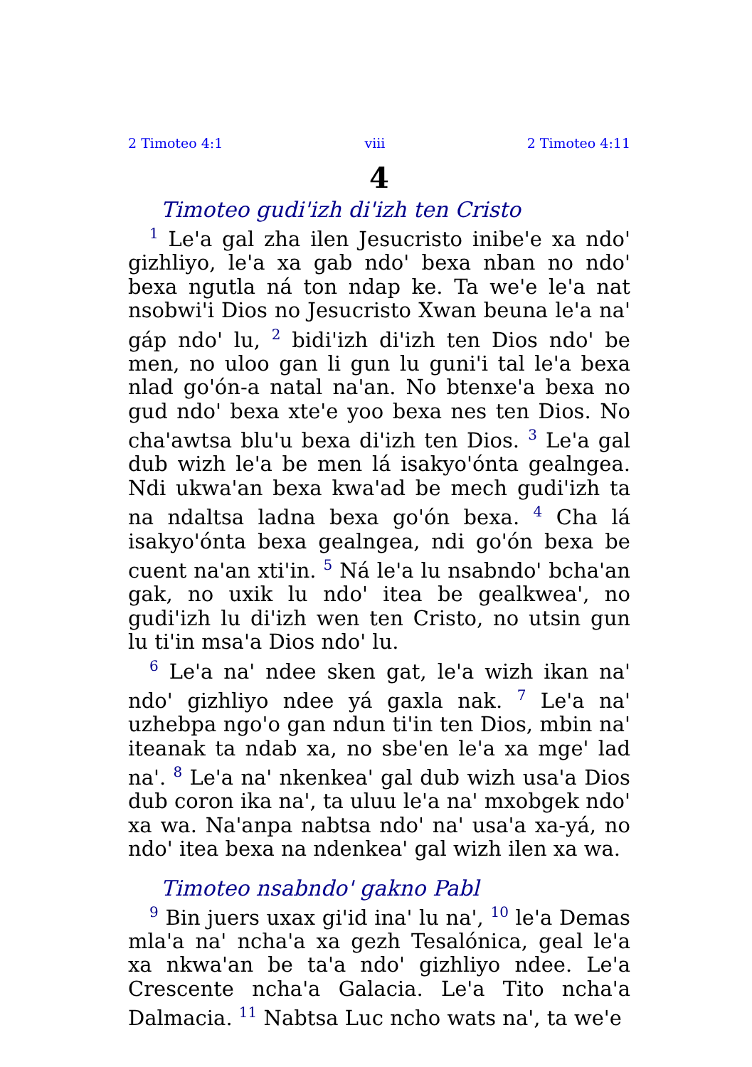2 Timoteo 4:1 viii 2 Timoteo 4:11
4
Timoteo gudi'izh di'izh ten Cristo
<sup>1</sup> Le'a gal zha ilen Jesucristo inibe'e xa ndo' gizhliyo, le'a xa gab ndo' bexa nban no ndo' bexa ngutla ná ton ndap ke. Ta we'e le'a nat nsobwi'i Dios no Jesucristo Xwan beuna le'a na' gáp ndo' lu, <sup>2</sup> bidi'izh di'izh ten Dios ndo' be men, no uloo gan li gun lu guni'i tal le'a bexa nlad go'ón-a natal na'an. No btenxe'a bexa no gud ndo' bexa xte'e yoo bexa nes ten Dios. No cha'awtsa blu'u bexa di'izh ten Dios. <sup>3</sup> Le'a gal dub wizh le'a be men lá isakyo'ónta gealngea. Ndi ukwa'an bexa kwa'ad be mech gudi'izh ta na ndaltsa ladna bexa go'ón bexa. <sup>4</sup> Cha lá isakyo'ónta bexa gealngea, ndi go'ón bexa be cuent na'an xti'in. <sup>5</sup> Ná le'a lu nsabndo' bcha'an gak, no uxik lu ndo' itea be gealkwea', no gudi'izh lu di'izh wen ten Cristo, no utsin gun lu ti'in msa'a Dios ndo' lu.
<sup>6</sup> Le'a na' ndee sken gat, le'a wizh ikan na' ndo' gizhliyo ndee yá gaxla nak. <sup>7</sup> Le'a na' uzhebpa ngo'o gan ndun ti'in ten Dios, mbin na' iteanak ta ndab xa, no sbe'en le'a xa mge' lad na'. <sup>8</sup> Le'a na' nkenkea' gal dub wizh usa'a Dios dub coron ika na', ta uluu le'a na' mxobgek ndo' xa wa. Na'anpa nabtsa ndo' na' usa'a xa-yá, no ndo' itea bexa na ndenkea' gal wizh ilen xa wa.
Timoteo nsabndo' gakno Pabl
<sup>9</sup> Bin juers uxax gi'id ina' lu na', <sup>10</sup> le'a Demas mla'a na' ncha'a xa gezh Tesalónica, geal le'a xa nkwa'an be ta'a ndo' gizhliyo ndee. Le'a Crescente ncha'a Galacia. Le'a Tito ncha'a Dalmacia. <sup>11</sup> Nabtsa Luc ncho wats na', ta we'e